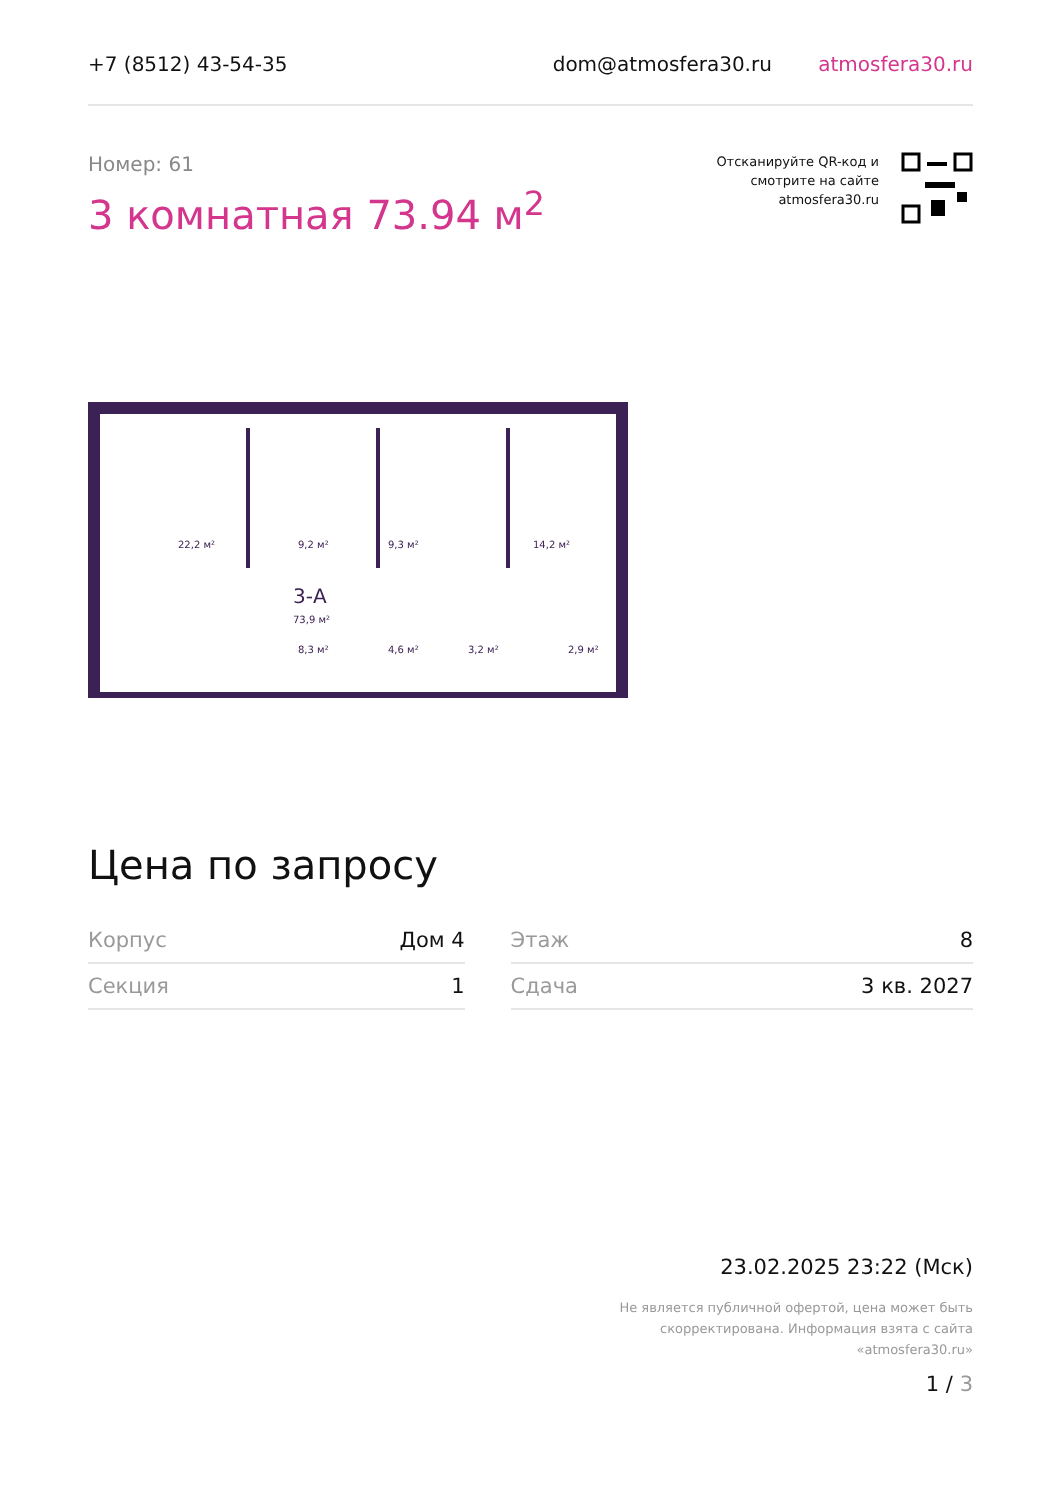+7 (8512) 43-54-35 dom@atmosfera30.ru atmosfera30.ru
Номер: 61
3 комнатная 73.94 м<sup>2</sup>
Отсканируйте QR-код и
смотрите на сайте
atmosfera30.ru
22,2 м²
9,2 м²
9,3 м²
14,2 м²
3-А
73,9 м²
8,3 м²
4,6 м²
3,2 м²
2,9 м²
Цена по запросу
| Корпус | Дом 4 | | Этаж | 8 |
| Секция | 1 | | Сдача | 3 кв. 2027 |
23.02.2025 23:22 (Мск)
Не является публичной офертой, цена может быть
скорректирована. Информация взята с сайта
«atmosfera30.ru»
1 / 3